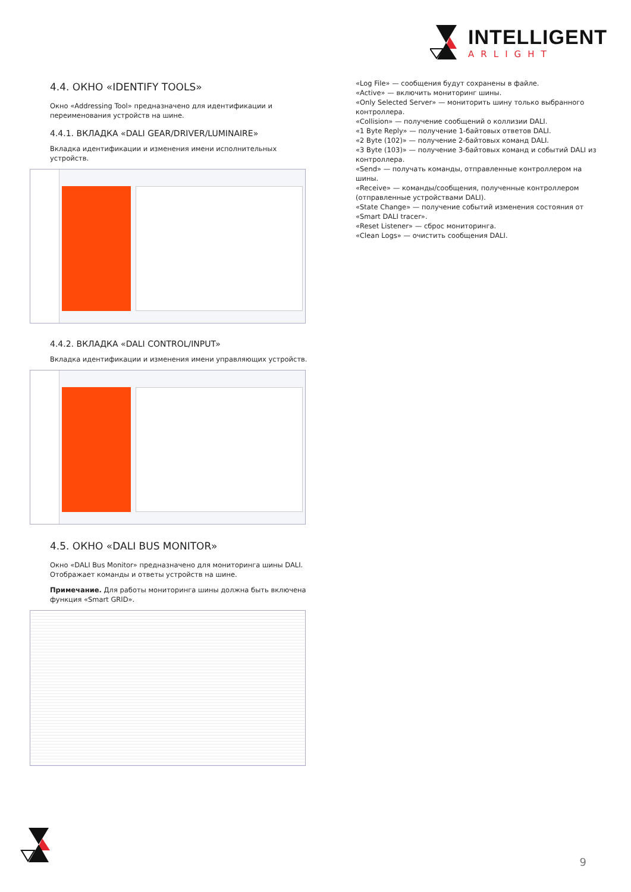INTELLIGENT
ARLIGHT
4.4. ОКНО «IDENTIFY TOOLS»
Окно «Addressing Tool» предназначено для идентификации и переименования устройств на шине.
4.4.1. ВКЛАДКА «DALI GEAR/DRIVER/LUMINAIRE»
Вкладка идентификации и изменения имени исполнительных устройств.
4.4.2. ВКЛАДКА «DALI CONTROL/INPUT»
Вкладка идентификации и изменения имени управляющих устройств.
4.5. ОКНО «DALI BUS MONITOR»
Окно «DALI Bus Monitor» предназначено для мониторинга шины DALI. Отображает команды и ответы устройств на шине.
Примечание. Для работы мониторинга шины должна быть включена функция «Smart GRID».
«Log File» — сообщения будут сохранены в файле.
«Active» — включить мониторинг шины.
«Only Selected Server» — мониторить шину только выбранного контроллера.
«Collision» — получение сообщений о коллизии DALI.
«1 Byte Reply» — получение 1-байтовых ответов DALI.
«2 Byte (102)» — получение 2-байтовых команд DALI.
«3 Byte (103)» — получение 3-байтовых команд и событий DALI из контроллера.
«Send» — получать команды, отправленные контроллером на шины.
«Receive» — команды/сообщения, полученные контроллером (отправленные устройствами DALI).
«State Change» — получение событий изменения состояния от «Smart DALI tracer».
«Reset Listener» — сброс мониторинга.
«Clean Logs» — очистить сообщения DALI.
9